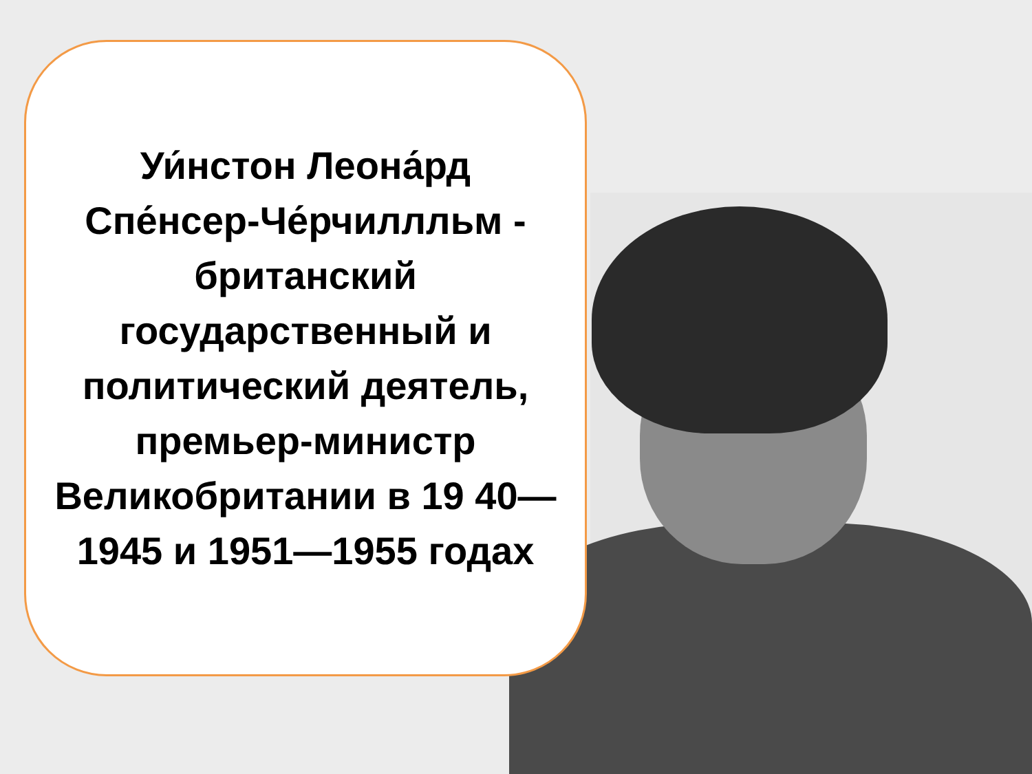Уи́нстон Леона́рд Спе́нсер-Че́рчиллльм - британский государственный и политический деятель, премьер-министр Великобритании в 19 40—1945 и 1951—1955 годах